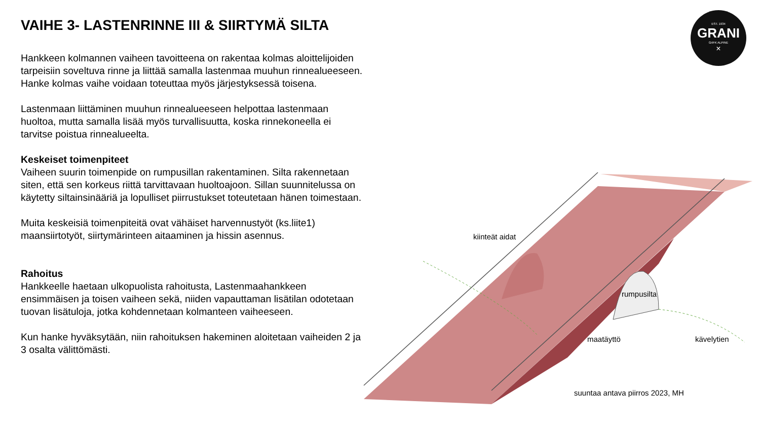VAIHE 3- LASTENRINNE III & SIIRTYMÄ SILTA
Hankkeen kolmannen vaiheen tavoitteena on rakentaa kolmas aloittelijoiden tarpeisiin soveltuva rinne ja liittää samalla lastenmaa muuhun rinnealueeseen. Hanke kolmas vaihe voidaan toteuttaa myös järjestyksessä toisena.
Lastenmaan liittäminen muuhun rinnealueeseen helpottaa lastenmaan huoltoa, mutta samalla lisää myös turvallisuutta, koska rinnekoneella ei tarvitse poistua rinnealueelta.
Keskeiset toimenpiteet
Vaiheen suurin toimenpide on rumpusillan rakentaminen. Silta rakennetaan siten, että sen korkeus riittä tarvittavaan huoltoajoon. Sillan suunnitelussa on käytetty siltainsinääriä ja lopulliset piirrustukset toteutetaan hänen toimestaan.
Muita keskeisiä toimenpiteitä ovat vähäiset harvennustyöt (ks.liite1) maansiirtotyöt, siirtymärinteen aitaaminen ja hissin asennus.
Rahoitus
Hankkeelle haetaan ulkopuolista rahoitusta, Lastenmaahankkeen ensimmäisen ja toisen vaiheen sekä, niiden vapauttaman lisätilan odotetaan tuovan lisätuloja, jotka kohdennetaan kolmanteen vaiheeseen.
Kun hanke hyväksytään, niin rahoituksen hakeminen aloitetaan vaiheiden 2 ja 3 osalta välittömästi.
EST. 1934
GRANI
GrIFK ALPINE
×
kiinteät aidat
rumpusilta
maatäyttö kävelytien
suuntaa antava piirros 2023, MH